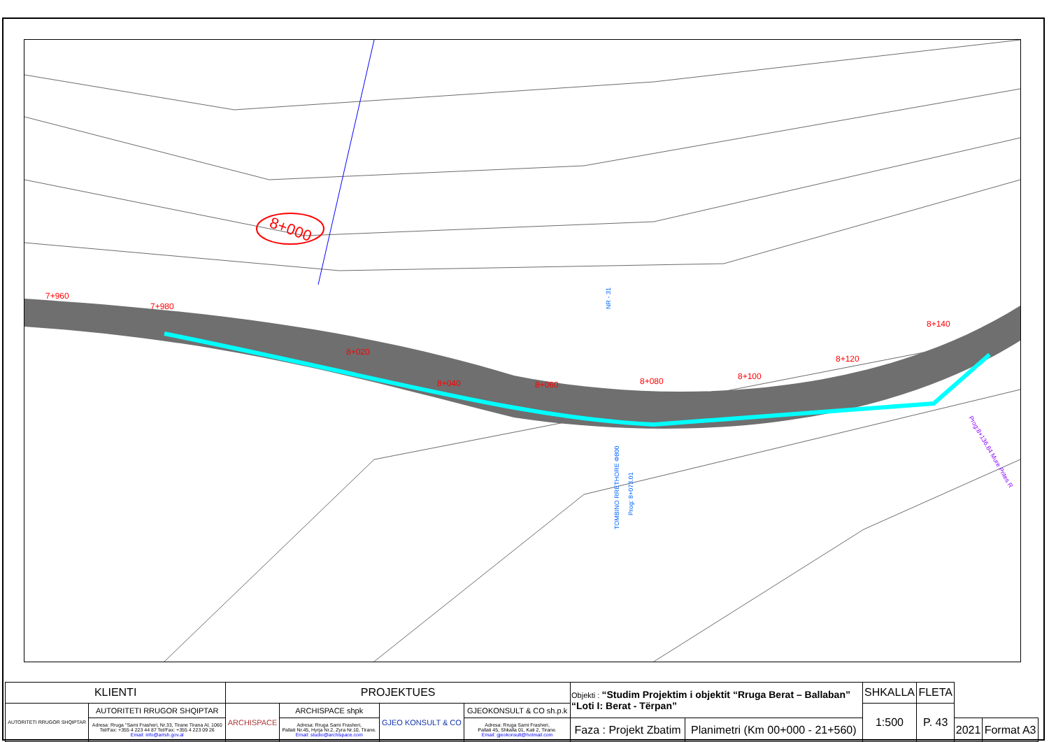8+000
7+960
7+980
8+020
8+040
8+060
8+080
8+100
8+120
8+140
NR - 31
TOMBINO RRETHORE Φ800
Prog: 8+073.01
Prog:8+136.84 Mure Prites R
| KLIENTI | | PROJEKTUES | | | | Objekti : “Studim Projektim i objektit “Rruga Berat – Ballaban” “Loti I: Berat - Tërpan” | | SHKALLA | FLETA | | |
| AUTORITETI RRUGOR SHQIPTAR | AUTORITETI RRUGOR SHQIPTAR | ARCHISPACE | ARCHISPACE shpk | GJEO KONSULT & CO | GJEOKONSULT & CO sh.p.k | | | 1:500 | P. 43 | | |
| | Adresa: Rruga "Sami Frasheri, Nr.33, Tirane Tirana Al, 1060 Tel/Fax: +355 4 223 44 87 Tel/Fax: +355 4 223 09 26 Email: info@arrsh.gov.al | | Adresa: Rruga Sami Frasheri, Pallati Nr.45, Hyrja Nr.2, Zyra Nr.10, Tirane. Email: studio@archispace.com | | Adresa: Rruga Sami Frasheri, Pallati 45, Shkalla 01, Kati 2, Tirane. Email: gjeokonsult@hotmail.com | Faza : Projekt Zbatim | Planimetri (Km 00+000 - 21+560) | | | 2021 | Format A3 |